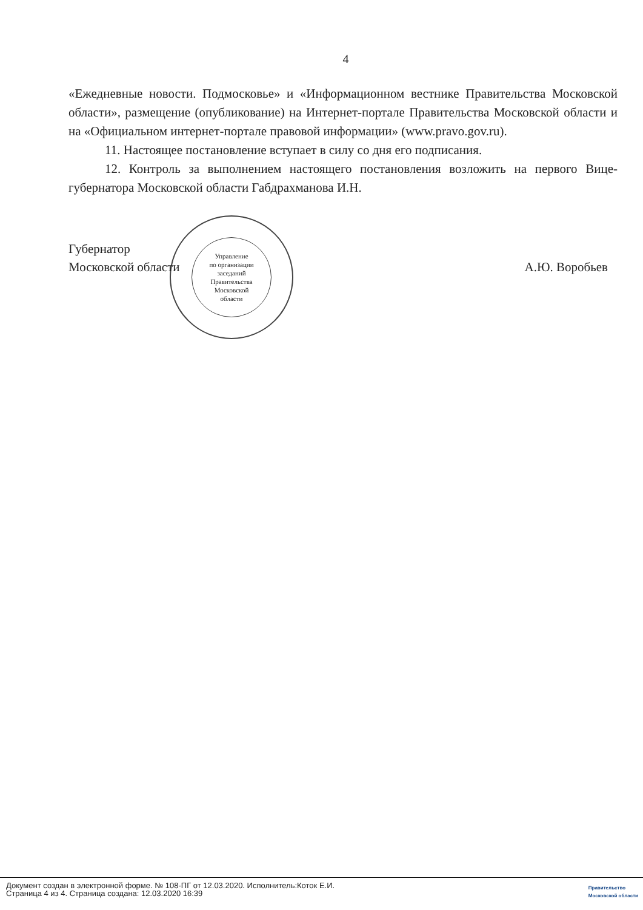4
«Ежедневные новости. Подмосковье» и «Информационном вестнике Правительства Московской области», размещение (опубликование) на Интернет-портале Правительства Московской области и на «Официальном интернет-портале правовой информации» (www.pravo.gov.ru).
11. Настоящее постановление вступает в силу со дня его подписания.
12. Контроль за выполнением настоящего постановления возложить на первого Вице-губернатора Московской области Габдрахманова И.Н.
Губернатор
Московской области
А.Ю. Воробьев
Управление
по организации
заседаний
Правительства
Московской
области
Документ создан в электронной форме. № 108-ПГ от 12.03.2020. Исполнитель:Коток Е.И.
Страница 4 из 4. Страница создана: 12.03.2020 16:39
Правительство
Московской области